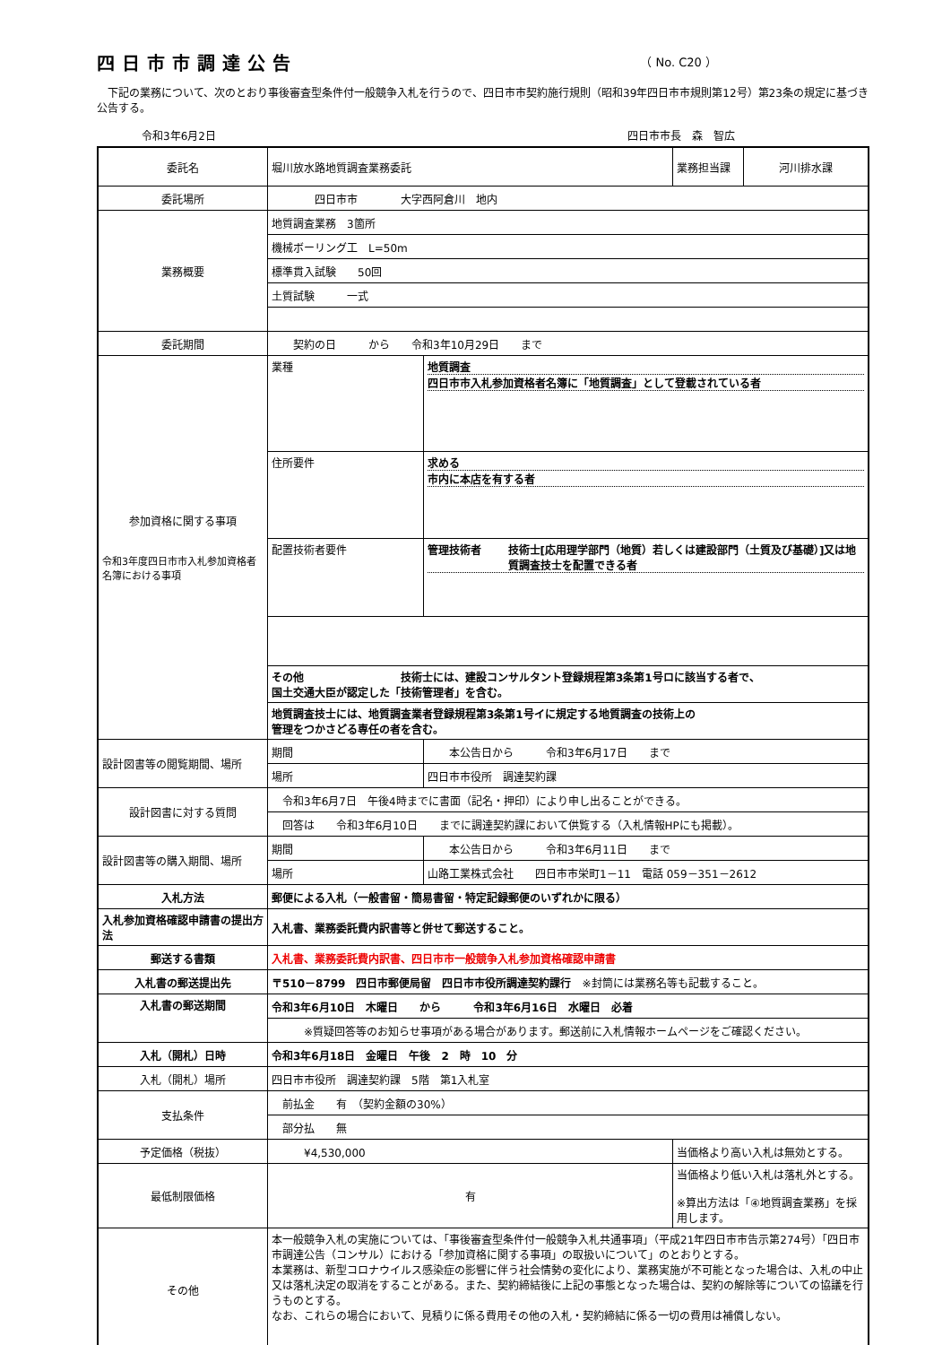四日市市調達公告
（ No. C20 ）
　下記の業務について、次のとおり事後審査型条件付一般競争入札を行うので、四日市市契約施行規則（昭和39年四日市市規則第12号）第23条の規定に基づき公告する。
令和3年6月2日 四日市市長　森　智広
| 委託名 | 堀川放水路地質調査業務委託 | | 業務担当課 | 河川排水課 |
| 委託場所 | 四日市市 大字西阿倉川 地内 | | | |
| 業務概要 | 地質調査業務 3箇所 | | | |
| | 機械ボーリング工 L=50m | | | |
| | 標準貫入試験 50回 | | | |
| | 土質試験 一式 | | | |
| 委託期間 | 契約の日 から 令和3年10月29日 まで | | | |
| 参加資格に関する事項 令和3年度四日市市入札参加資格者名簿における事項 | 業種 | 地質調査 四日市市入札参加資格者名簿に「地質調査」として登載されている者 | | |
| | 住所要件 | 求める 市内に本店を有する者 | | |
| | 配置技術者要件 | 管理技術者 技術士[応用理学部門（地質）若しくは建設部門（土質及び基礎）]又は地質調査技士を配置できる者 | | |
| | その他 技術士には、建設コンサルタント登録規程第3条第1号ロに該当する者で、 国土交通大臣が認定した「技術管理者」を含む。 | | | |
| | 地質調査技士には、地質調査業者登録規程第3条第1号イに規定する地質調査の技術上の 管理をつかさどる専任の者を含む。 | | | |
| 設計図書等の閲覧期間、場所 | 期間 | 本公告日から 令和3年6月17日 まで | | |
| | 場所 | 四日市市役所 調達契約課 | | |
| 設計図書に対する質問 | 令和3年6月7日 午後4時までに書面（記名・押印）により申し出ることができる。 | | | |
| | 回答は 令和3年6月10日 までに調達契約課において供覧する（入札情報HPにも掲載）。 | | | |
| 設計図書等の購入期間、場所 | 期間 | 本公告日から 令和3年6月11日 まで | | |
| | 場所 | 山路工業株式会社 四日市市栄町1－11 電話 059－351－2612 | | |
| 入札方法 | 郵便による入札（一般書留・簡易書留・特定記録郵便のいずれかに限る） | | | |
| 入札参加資格確認申請書の提出方法 | 入札書、業務委託費内訳書等と併せて郵送すること。 | | | |
| 郵送する書類 | 入札書、業務委託費内訳書、四日市市一般競争入札参加資格確認申請書 | | | |
| 入札書の郵送提出先 | 〒510－8799 四日市郵便局留 四日市市役所調達契約課行 ※封筒には業務名等も記載すること。 | | | |
| 入札書の郵送期間 | 令和3年6月10日 木曜日 から 令和3年6月16日 水曜日 必着 | | | |
| | ※質疑回答等のお知らせ事項がある場合があります。郵送前に入札情報ホームページをご確認ください。 | | | |
| 入札（開札）日時 | 令和3年6月18日 金曜日 午後 2 時 10 分 | | | |
| 入札（開札）場所 | 四日市市役所 調達契約課 5階 第1入札室 | | | |
| 支払条件 | 前払金 有 （契約金額の30%） | | | |
| | 部分払 無 | | | |
| 予定価格（税抜） | ¥4,530,000 | | 当価格より高い入札は無効とする。 | |
| 最低制限価格 | 有 | | 当価格より低い入札は落札外とする。 ※算出方法は「④地質調査業務」を採用します。 | |
| その他 | 本一般競争入札の実施については、「事後審査型条件付一般競争入札共通事項」（平成21年四日市市告示第274号）「四日市市調達公告（コンサル）における「参加資格に関する事項」の取扱いについて」のとおりとする。 本業務は、新型コロナウイルス感染症の影響に伴う社会情勢の変化により、業務実施が不可能となった場合は、入札の中止又は落札決定の取消をすることがある。また、契約締結後に上記の事態となった場合は、契約の解除等についての協議を行うものとする。 なお、これらの場合において、見積りに係る費用その他の入札・契約締結に係る一切の費用は補償しない。 | | | |